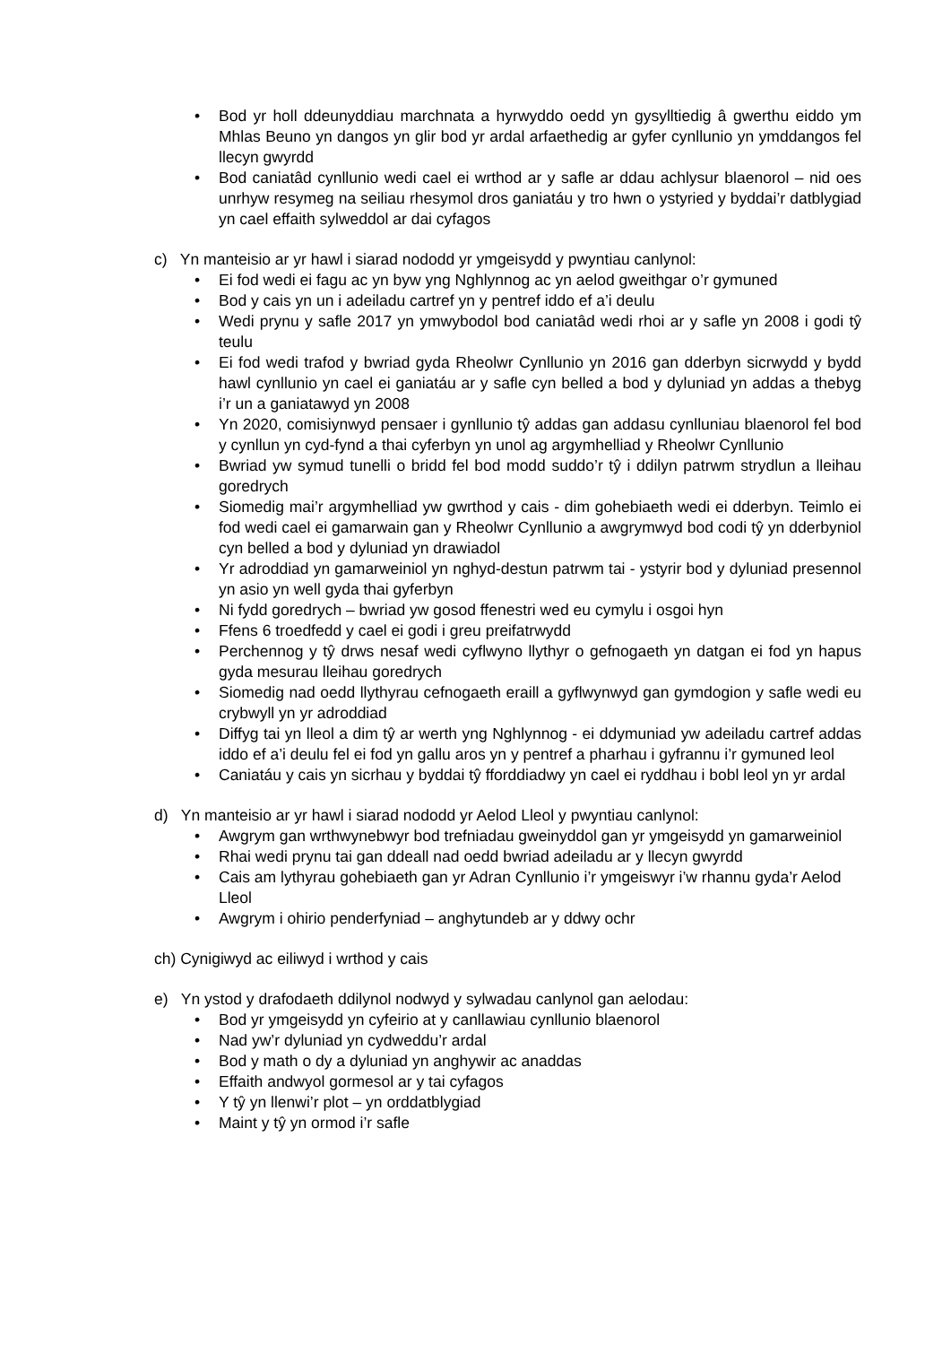• Bod yr holl ddeunyddiau marchnata a hyrwyddo oedd yn gysylltiedig â gwerthu eiddo ym Mhlas Beuno yn dangos yn glir bod yr ardal arfaethedig ar gyfer cynllunio yn ymddangos fel llecyn gwyrdd
• Bod caniatâd cynllunio wedi cael ei wrthod ar y safle ar ddau achlysur blaenorol – nid oes unrhyw resymeg na seiliau rhesymol dros ganiatáu y tro hwn o ystyried y byddai’r datblygiad yn cael effaith sylweddol ar dai cyfagos
c) Yn manteisio ar yr hawl i siarad nododd yr ymgeisydd y pwyntiau canlynol:
• Ei fod wedi ei fagu ac yn byw yng Nghlynnog ac yn aelod gweithgar o’r gymuned
• Bod y cais yn un i adeiladu cartref yn y pentref iddo ef a’i deulu
• Wedi prynu y safle 2017 yn ymwybodol bod caniatâd wedi rhoi ar y safle yn 2008 i godi tŷ teulu
• Ei fod wedi trafod y bwriad gyda Rheolwr Cynllunio yn 2016 gan dderbyn sicrwydd y bydd hawl cynllunio yn cael ei ganiatáu ar y safle cyn belled a bod y dyluniad yn addas a thebyg i’r un a ganiatawyd yn 2008
• Yn 2020, comisiynwyd pensaer i gynllunio tŷ addas gan addasu cynlluniau blaenorol fel bod y cynllun yn cyd-fynd a thai cyferbyn yn unol ag argymhelliad y Rheolwr Cynllunio
• Bwriad yw symud tunelli o bridd fel bod modd suddo’r tŷ i ddilyn patrwm strydlun a lleihau goredrych
• Siomedig mai’r argymhelliad yw gwrthod y cais - dim gohebiaeth wedi ei dderbyn. Teimlo ei fod wedi cael ei gamarwain gan y Rheolwr Cynllunio a awgrymwyd bod codi tŷ yn dderbyniol cyn belled a bod y dyluniad yn drawiadol
• Yr adroddiad yn gamarweiniol yn nghyd-destun patrwm tai - ystyrir bod y dyluniad presennol yn asio yn well gyda thai gyferbyn
• Ni fydd goredrych – bwriad yw gosod ffenestri wed eu cymylu i osgoi hyn
• Ffens 6 troedfedd y cael ei godi i greu preifatrwydd
• Perchennog y tŷ drws nesaf wedi cyflwyno llythyr o gefnogaeth yn datgan ei fod yn hapus gyda mesurau lleihau goredrych
• Siomedig nad oedd llythyrau cefnogaeth eraill a gyflwynwyd gan gymdogion y safle wedi eu crybwyll yn yr adroddiad
• Diffyg tai yn lleol a dim tŷ ar werth yng Nghlynnog - ei ddymuniad yw adeiladu cartref addas iddo ef a’i deulu fel ei fod yn gallu aros yn y pentref a pharhau i gyfrannu i’r gymuned leol
• Caniatáu y cais yn sicrhau y byddai tŷ fforddiadwy yn cael ei ryddhau i bobl leol yn yr ardal
d) Yn manteisio ar yr hawl i siarad nododd yr Aelod Lleol y pwyntiau canlynol:
• Awgrym gan wrthwynebwyr bod trefniadau gweinyddol gan yr ymgeisydd yn gamarweiniol
• Rhai wedi prynu tai gan ddeall nad oedd bwriad adeiladu ar y llecyn gwyrdd
• Cais am lythyrau gohebiaeth gan yr Adran Cynllunio i’r ymgeiswyr i’w rhannu gyda’r Aelod Lleol
• Awgrym i ohirio penderfyniad – anghytundeb ar y ddwy ochr
ch) Cynigiwyd ac eiliwyd i wrthod y cais
e) Yn ystod y drafodaeth ddilynol nodwyd y sylwadau canlynol gan aelodau:
• Bod yr ymgeisydd yn cyfeirio at y canllawiau cynllunio blaenorol
• Nad yw’r dyluniad yn cydweddu’r ardal
• Bod y math o dy a dyluniad yn anghywir ac anaddas
• Effaith andwyol gormesol ar y tai cyfagos
• Y tŷ yn llenwi’r plot – yn orddatblygiad
• Maint y tŷ yn ormod i’r safle